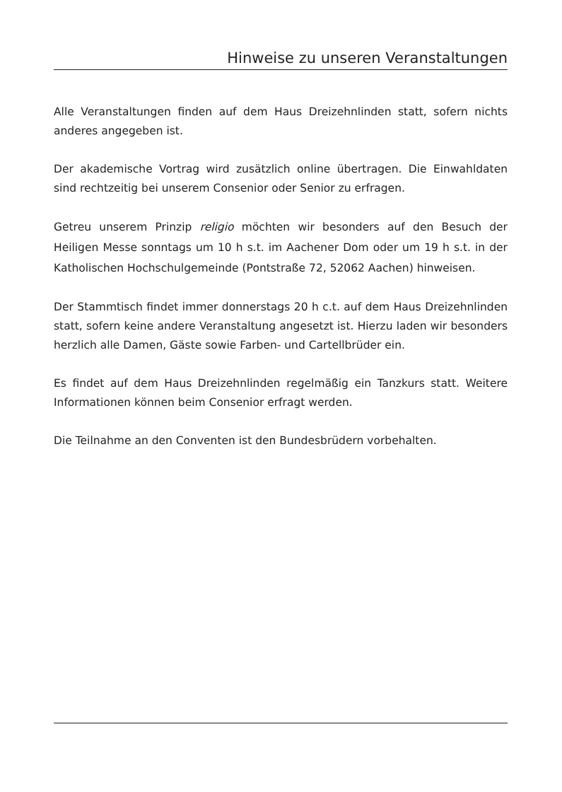Hinweise zu unseren Veranstaltungen
Alle Veranstaltungen finden auf dem Haus Dreizehnlinden statt, sofern nichts anderes angegeben ist.
Der akademische Vortrag wird zusätzlich online übertragen. Die Einwahldaten sind rechtzeitig bei unserem Consenior oder Senior zu erfragen.
Getreu unserem Prinzip religio möchten wir besonders auf den Besuch der Heiligen Messe sonntags um 10 h s.t. im Aachener Dom oder um 19 h s.t. in der Katholischen Hochschulgemeinde (Pontstraße 72, 52062 Aachen) hinweisen.
Der Stammtisch findet immer donnerstags 20 h c.t. auf dem Haus Dreizehnlinden statt, sofern keine andere Veranstaltung angesetzt ist. Hierzu laden wir besonders herzlich alle Damen, Gäste sowie Farben- und Cartellbrüder ein.
Es findet auf dem Haus Dreizehnlinden regelmäßig ein Tanzkurs statt. Weitere Informationen können beim Consenior erfragt werden.
Die Teilnahme an den Conventen ist den Bundesbrüdern vorbehalten.